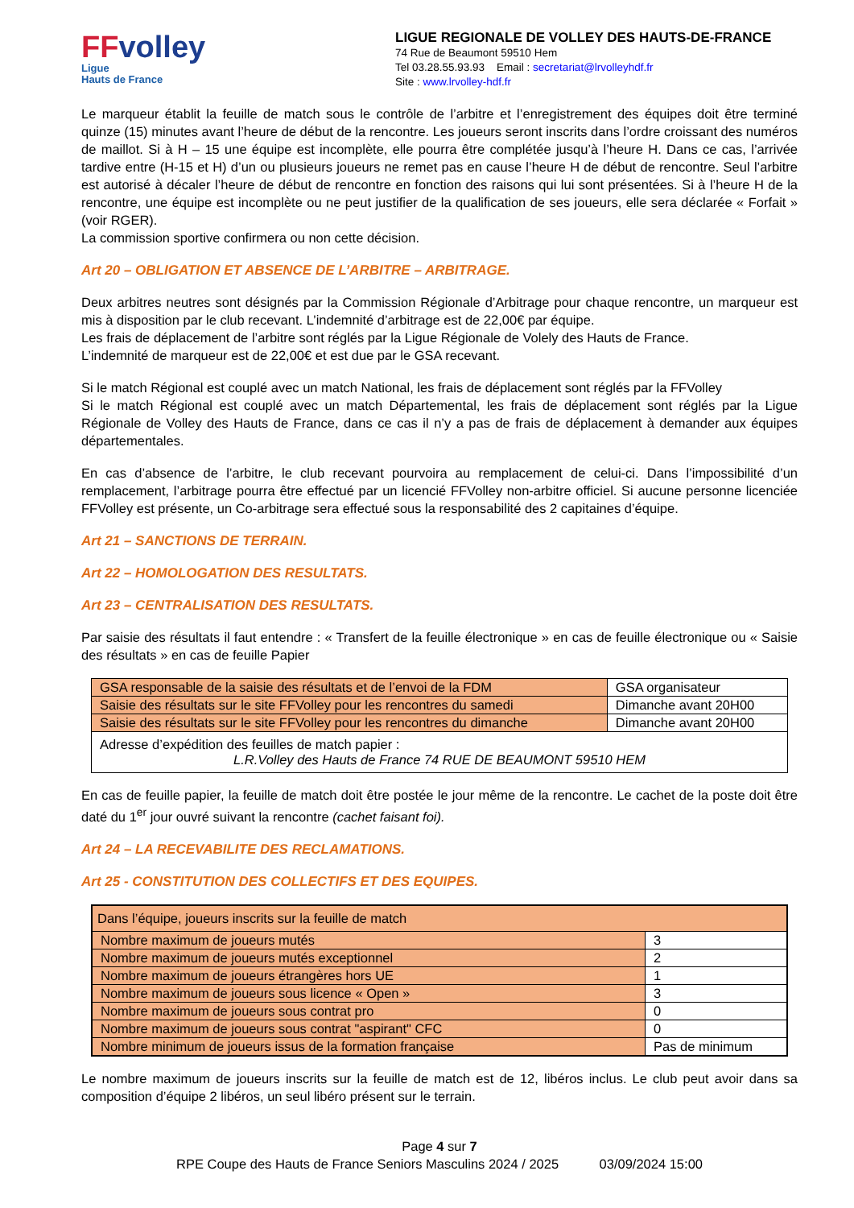FFvolley
Ligue
Hauts de France
LIGUE REGIONALE DE VOLLEY DES HAUTS-DE-FRANCE
74 Rue de Beaumont 59510 Hem
Tel 03.28.55.93.93 Email : secretariat@lrvolleyhdf.fr
Site : www.lrvolley-hdf.fr
Le marqueur établit la feuille de match sous le contrôle de l’arbitre et l’enregistrement des équipes doit être terminé quinze (15) minutes avant l’heure de début de la rencontre. Les joueurs seront inscrits dans l’ordre croissant des numéros de maillot. Si à H – 15 une équipe est incomplète, elle pourra être complétée jusqu’à l’heure H. Dans ce cas, l’arrivée tardive entre (H-15 et H) d’un ou plusieurs joueurs ne remet pas en cause l’heure H de début de rencontre. Seul l’arbitre est autorisé à décaler l’heure de début de rencontre en fonction des raisons qui lui sont présentées. Si à l’heure H de la rencontre, une équipe est incomplète ou ne peut justifier de la qualification de ses joueurs, elle sera déclarée « Forfait » (voir RGER).
La commission sportive confirmera ou non cette décision.
Art 20 – OBLIGATION ET ABSENCE DE L’ARBITRE – ARBITRAGE.
Deux arbitres neutres sont désignés par la Commission Régionale d’Arbitrage pour chaque rencontre, un marqueur est mis à disposition par le club recevant. L’indemnité d’arbitrage est de 22,00€ par équipe.
Les frais de déplacement de l’arbitre sont réglés par la Ligue Régionale de Volely des Hauts de France.
L’indemnité de marqueur est de 22,00€ et est due par le GSA recevant.
Si le match Régional est couplé avec un match National, les frais de déplacement sont réglés par la FFVolley
Si le match Régional est couplé avec un match Départemental, les frais de déplacement sont réglés par la Ligue Régionale de Volley des Hauts de France, dans ce cas il n’y a pas de frais de déplacement à demander aux équipes départementales.
En cas d’absence de l’arbitre, le club recevant pourvoira au remplacement de celui-ci. Dans l’impossibilité d’un remplacement, l’arbitrage pourra être effectué par un licencié FFVolley non-arbitre officiel. Si aucune personne licenciée FFVolley est présente, un Co-arbitrage sera effectué sous la responsabilité des 2 capitaines d’équipe.
Art 21 – SANCTIONS DE TERRAIN.
Art 22 – HOMOLOGATION DES RESULTATS.
Art 23 – CENTRALISATION DES RESULTATS.
Par saisie des résultats il faut entendre : « Transfert de la feuille électronique » en cas de feuille électronique ou « Saisie des résultats » en cas de feuille Papier
| GSA responsable de la saisie des résultats et de l’envoi de la FDM | GSA organisateur |
| Saisie des résultats sur le site FFVolley pour les rencontres du samedi | Dimanche avant 20H00 |
| Saisie des résultats sur le site FFVolley pour les rencontres du dimanche | Dimanche avant 20H00 |
| Adresse d’expédition des feuilles de match papier : L.R.Volley des Hauts de France 74 RUE DE BEAUMONT 59510 HEM | |
En cas de feuille papier, la feuille de match doit être postée le jour même de la rencontre. Le cachet de la poste doit être daté du 1<sup>er</sup> jour ouvré suivant la rencontre (cachet faisant foi).
Art 24 – LA RECEVABILITE DES RECLAMATIONS.
Art 25 - CONSTITUTION DES COLLECTIFS ET DES EQUIPES.
| Dans l’équipe, joueurs inscrits sur la feuille de match | |
| Nombre maximum de joueurs mutés | 3 |
| Nombre maximum de joueurs mutés exceptionnel | 2 |
| Nombre maximum de joueurs étrangères hors UE | 1 |
| Nombre maximum de joueurs sous licence « Open » | 3 |
| Nombre maximum de joueurs sous contrat pro | 0 |
| Nombre maximum de joueurs sous contrat "aspirant" CFC | 0 |
| Nombre minimum de joueurs issus de la formation française | Pas de minimum |
Le nombre maximum de joueurs inscrits sur la feuille de match est de 12, libéros inclus. Le club peut avoir dans sa composition d’équipe 2 libéros, un seul libéro présent sur le terrain.
Page 4 sur 7
RPE Coupe des Hauts de France Seniors Masculins 2024 / 2025 03/09/2024 15:00